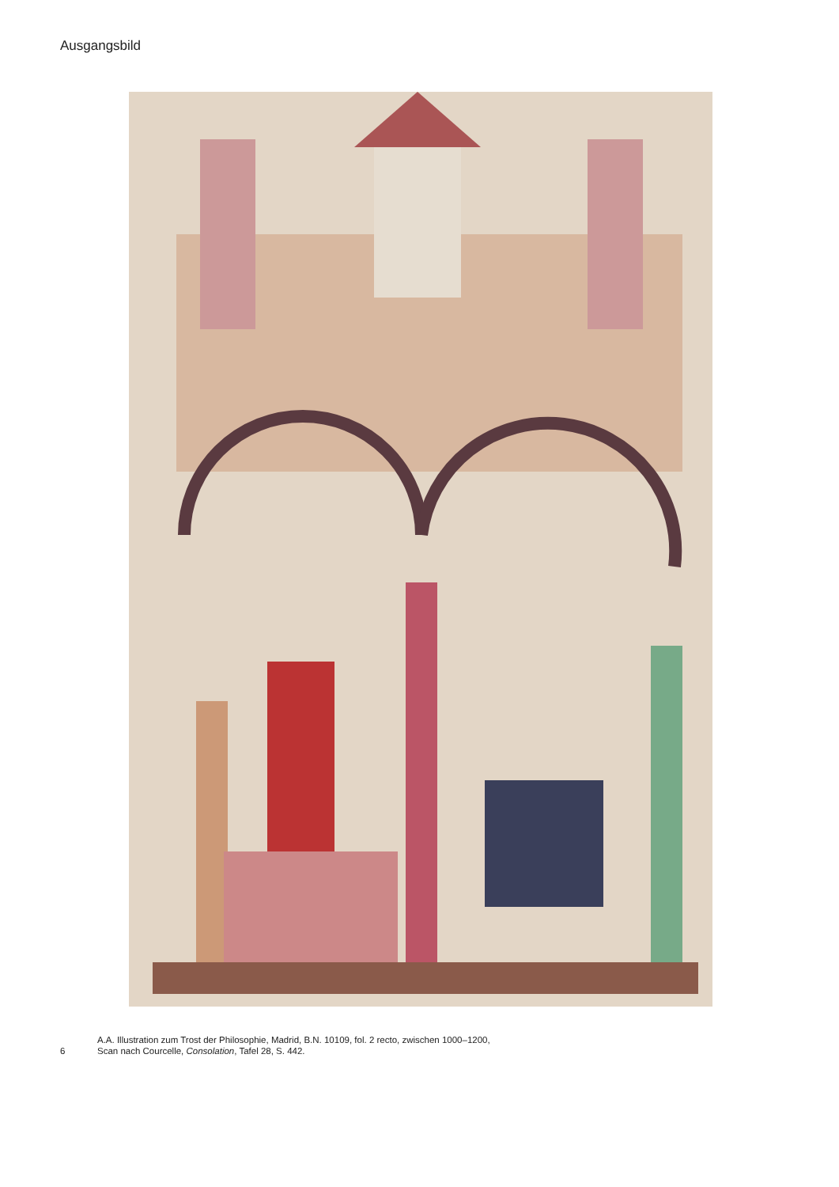Ausgangsbild
6
A.A. Illustration zum Trost der Philosophie, Madrid, B.N. 10109, fol. 2 recto, zwischen 1000–1200,
Scan nach Courcelle, Consolation, Tafel 28, S. 442.